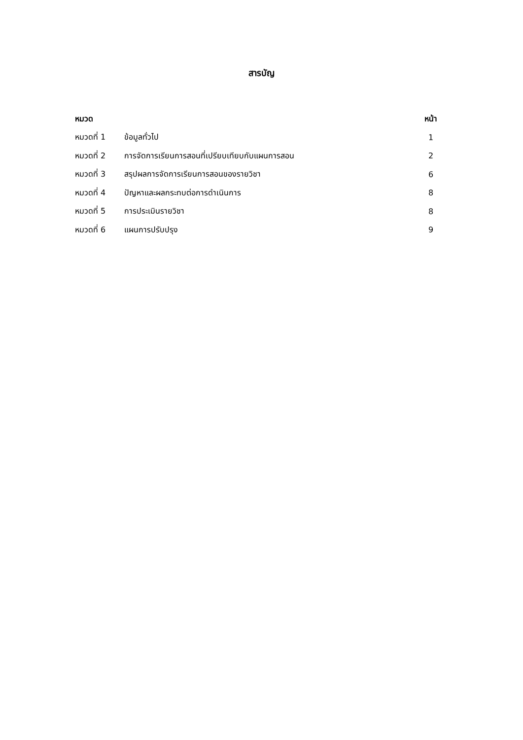สารบัญ
| หมวด | | หน้า |
| --- | --- | --- |
| หมวดที่ 1 | ข้อมูลทั่วไป | 1 |
| หมวดที่ 2 | การจัดการเรียนการสอนที่เปรียบเทียบกับแผนการสอน | 2 |
| หมวดที่ 3 | สรุปผลการจัดการเรียนการสอนของรายวิชา | 6 |
| หมวดที่ 4 | ปัญหาและผลกระทบต่อการดำเนินการ | 8 |
| หมวดที่ 5 | การประเมินรายวิชา | 8 |
| หมวดที่ 6 | แผนการปรับปรุง | 9 |